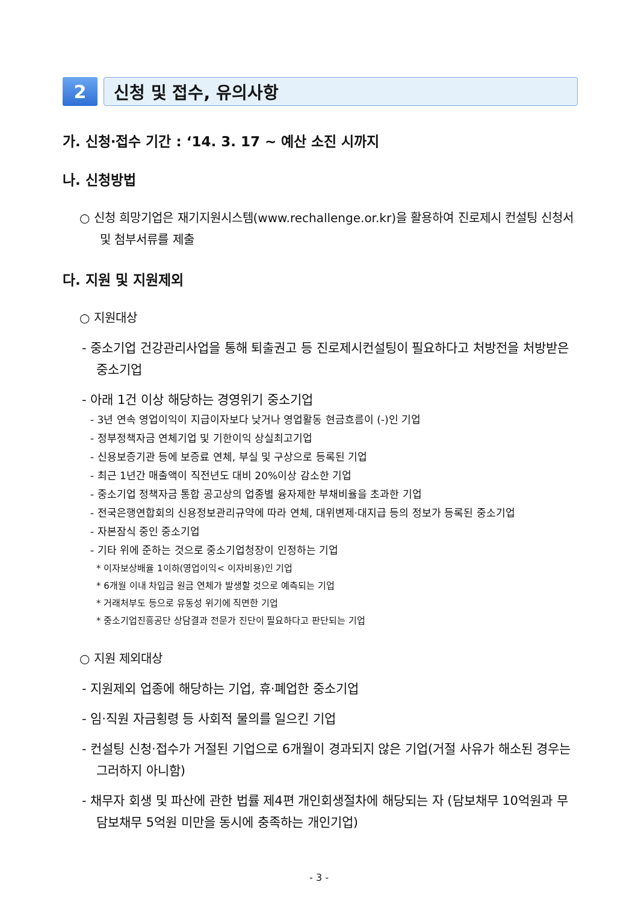2
신청 및 접수, 유의사항
가. 신청·접수 기간 : ‘14. 3. 17 ~ 예산 소진 시까지
나. 신청방법
○ 신청 희망기업은 재기지원시스템(www.rechallenge.or.kr)을 활용하여 진로제시 컨설팅 신청서 및 첨부서류를 제출
다. 지원 및 지원제외
○ 지원대상
- 중소기업 건강관리사업을 통해 퇴출권고 등 진로제시컨설팅이 필요하다고 처방전을 처방받은 중소기업
- 아래 1건 이상 해당하는 경영위기 중소기업
- 3년 연속 영업이익이 지급이자보다 낮거나 영업활동 현금흐름이 (-)인 기업
- 정부정책자금 연체기업 및 기한이익 상실최고기업
- 신용보증기관 등에 보증료 연체, 부실 및 구상으로 등록된 기업
- 최근 1년간 매출액이 직전년도 대비 20%이상 감소한 기업
- 중소기업 정책자금 통합 공고상의 업종별 융자제한 부채비율을 초과한 기업
- 전국은행연합회의 신용정보관리규약에 따라 연체, 대위변제·대지급 등의 정보가 등록된 중소기업
- 자본잠식 중인 중소기업
- 기타 위에 준하는 것으로 중소기업청장이 인정하는 기업
* 이자보상배율 1이하(영업이익< 이자비용)인 기업
* 6개월 이내 차입금 원금 연체가 발생할 것으로 예측되는 기업
* 거래처부도 등으로 유동성 위기에 직면한 기업
* 중소기업진흥공단 상담결과 전문가 진단이 필요하다고 판단되는 기업
○ 지원 제외대상
- 지원제외 업종에 해당하는 기업, 휴·폐업한 중소기업
- 임·직원 자금횡령 등 사회적 물의를 일으킨 기업
- 컨설팅 신청·접수가 거절된 기업으로 6개월이 경과되지 않은 기업(거절 사유가 해소된 경우는 그러하지 아니함)
- 채무자 회생 및 파산에 관한 법률 제4편 개인회생절차에 해당되는 자 (담보채무 10억원과 무담보채무 5억원 미만을 동시에 충족하는 개인기업)
- 3 -